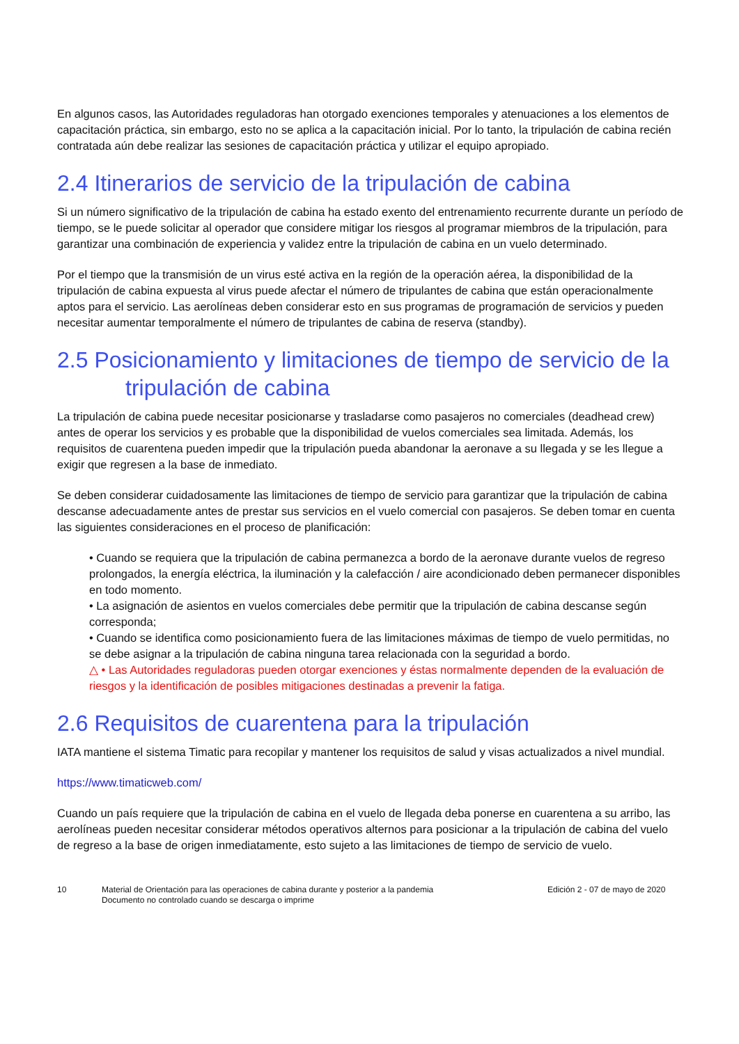En algunos casos, las Autoridades reguladoras han otorgado exenciones temporales y atenuaciones a los elementos de capacitación práctica, sin embargo, esto no se aplica a la capacitación inicial. Por lo tanto, la tripulación de cabina recién contratada aún debe realizar las sesiones de capacitación práctica y utilizar el equipo apropiado.
2.4 Itinerarios de servicio de la tripulación de cabina
Si un número significativo de la tripulación de cabina ha estado exento del entrenamiento recurrente durante un período de tiempo, se le puede solicitar al operador que considere mitigar los riesgos al programar miembros de la tripulación, para garantizar una combinación de experiencia y validez entre la tripulación de cabina en un vuelo determinado.
Por el tiempo que la transmisión de un virus esté activa en la región de la operación aérea, la disponibilidad de la tripulación de cabina expuesta al virus puede afectar el número de tripulantes de cabina que están operacionalmente aptos para el servicio. Las aerolíneas deben considerar esto en sus programas de programación de servicios y pueden necesitar aumentar temporalmente el número de tripulantes de cabina de reserva (standby).
2.5 Posicionamiento y limitaciones de tiempo de servicio de la
tripulación de cabina
La tripulación de cabina puede necesitar posicionarse y trasladarse como pasajeros no comerciales (deadhead crew) antes de operar los servicios y es probable que la disponibilidad de vuelos comerciales sea limitada. Además, los requisitos de cuarentena pueden impedir que la tripulación pueda abandonar la aeronave a su llegada y se les llegue a exigir que regresen a la base de inmediato.
Se deben considerar cuidadosamente las limitaciones de tiempo de servicio para garantizar que la tripulación de cabina descanse adecuadamente antes de prestar sus servicios en el vuelo comercial con pasajeros. Se deben tomar en cuenta las siguientes consideraciones en el proceso de planificación:
• Cuando se requiera que la tripulación de cabina permanezca a bordo de la aeronave durante vuelos de regreso prolongados, la energía eléctrica, la iluminación y la calefacción / aire acondicionado deben permanecer disponibles en todo momento.
• La asignación de asientos en vuelos comerciales debe permitir que la tripulación de cabina descanse según corresponda;
• Cuando se identifica como posicionamiento fuera de las limitaciones máximas de tiempo de vuelo permitidas, no se debe asignar a la tripulación de cabina ninguna tarea relacionada con la seguridad a bordo.
△ • Las Autoridades reguladoras pueden otorgar exenciones y éstas normalmente dependen de la evaluación de riesgos y la identificación de posibles mitigaciones destinadas a prevenir la fatiga.
2.6 Requisitos de cuarentena para la tripulación
IATA mantiene el sistema Timatic para recopilar y mantener los requisitos de salud y visas actualizados a nivel mundial.
https://www.timaticweb.com/
Cuando un país requiere que la tripulación de cabina en el vuelo de llegada deba ponerse en cuarentena a su arribo, las aerolíneas pueden necesitar considerar métodos operativos alternos para posicionar a la tripulación de cabina del vuelo de regreso a la base de origen inmediatamente, esto sujeto a las limitaciones de tiempo de servicio de vuelo.
10 Material de Orientación para las operaciones de cabina durante y posterior a la pandemia
Documento no controlado cuando se descarga o imprime
Edición 2 - 07 de mayo de 2020